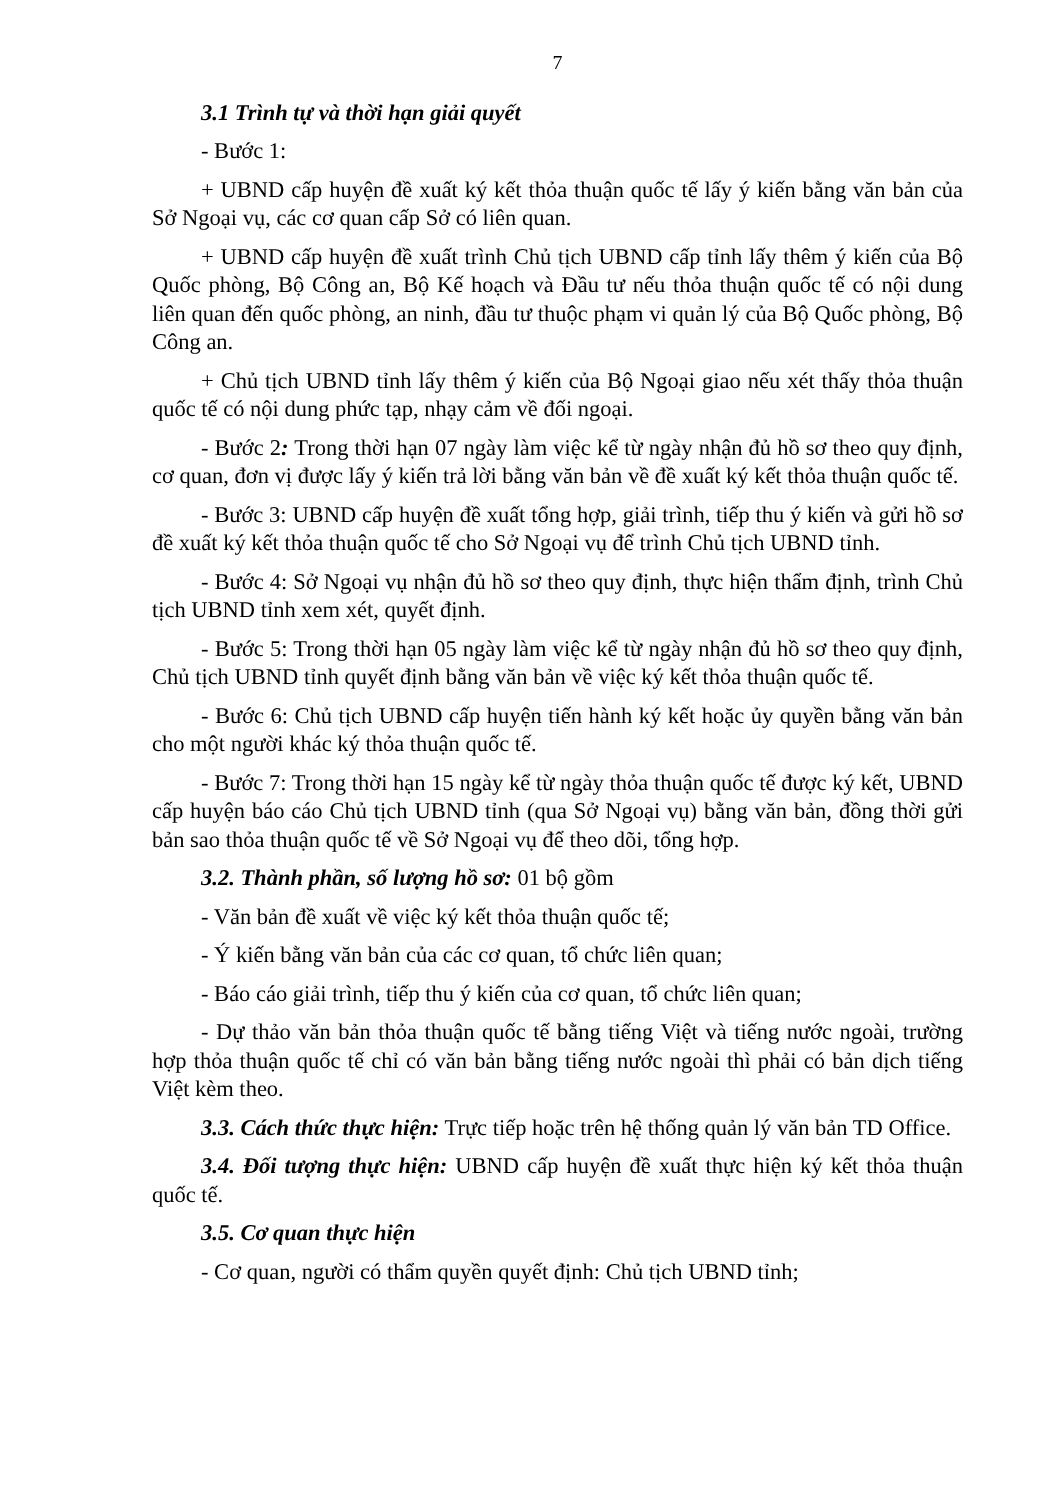7
3.1 Trình tự và thời hạn giải quyết
- Bước 1:
+ UBND cấp huyện đề xuất ký kết thỏa thuận quốc tế lấy ý kiến bằng văn bản của Sở Ngoại vụ, các cơ quan cấp Sở có liên quan.
+ UBND cấp huyện đề xuất trình Chủ tịch UBND cấp tỉnh lấy thêm ý kiến của Bộ Quốc phòng, Bộ Công an, Bộ Kế hoạch và Đầu tư nếu thỏa thuận quốc tế có nội dung liên quan đến quốc phòng, an ninh, đầu tư thuộc phạm vi quản lý của Bộ Quốc phòng, Bộ Công an.
+ Chủ tịch UBND tỉnh lấy thêm ý kiến của Bộ Ngoại giao nếu xét thấy thỏa thuận quốc tế có nội dung phức tạp, nhạy cảm về đối ngoại.
- Bước 2: Trong thời hạn 07 ngày làm việc kể từ ngày nhận đủ hồ sơ theo quy định, cơ quan, đơn vị được lấy ý kiến trả lời bằng văn bản về đề xuất ký kết thỏa thuận quốc tế.
- Bước 3: UBND cấp huyện đề xuất tổng hợp, giải trình, tiếp thu ý kiến và gửi hồ sơ đề xuất ký kết thỏa thuận quốc tế cho Sở Ngoại vụ để trình Chủ tịch UBND tỉnh.
- Bước 4: Sở Ngoại vụ nhận đủ hồ sơ theo quy định, thực hiện thẩm định, trình Chủ tịch UBND tỉnh xem xét, quyết định.
- Bước 5: Trong thời hạn 05 ngày làm việc kể từ ngày nhận đủ hồ sơ theo quy định, Chủ tịch UBND tỉnh quyết định bằng văn bản về việc ký kết thỏa thuận quốc tế.
- Bước 6: Chủ tịch UBND cấp huyện tiến hành ký kết hoặc ủy quyền bằng văn bản cho một người khác ký thỏa thuận quốc tế.
- Bước 7: Trong thời hạn 15 ngày kể từ ngày thỏa thuận quốc tế được ký kết, UBND cấp huyện báo cáo Chủ tịch UBND tỉnh (qua Sở Ngoại vụ) bằng văn bản, đồng thời gửi bản sao thỏa thuận quốc tế về Sở Ngoại vụ để theo dõi, tổng hợp.
3.2. Thành phần, số lượng hồ sơ: 01 bộ gồm
- Văn bản đề xuất về việc ký kết thỏa thuận quốc tế;
- Ý kiến bằng văn bản của các cơ quan, tổ chức liên quan;
- Báo cáo giải trình, tiếp thu ý kiến của cơ quan, tổ chức liên quan;
- Dự thảo văn bản thỏa thuận quốc tế bằng tiếng Việt và tiếng nước ngoài, trường hợp thỏa thuận quốc tế chỉ có văn bản bằng tiếng nước ngoài thì phải có bản dịch tiếng Việt kèm theo.
3.3. Cách thức thực hiện: Trực tiếp hoặc trên hệ thống quản lý văn bản TD Office.
3.4. Đối tượng thực hiện: UBND cấp huyện đề xuất thực hiện ký kết thỏa thuận quốc tế.
3.5. Cơ quan thực hiện
- Cơ quan, người có thẩm quyền quyết định: Chủ tịch UBND tỉnh;